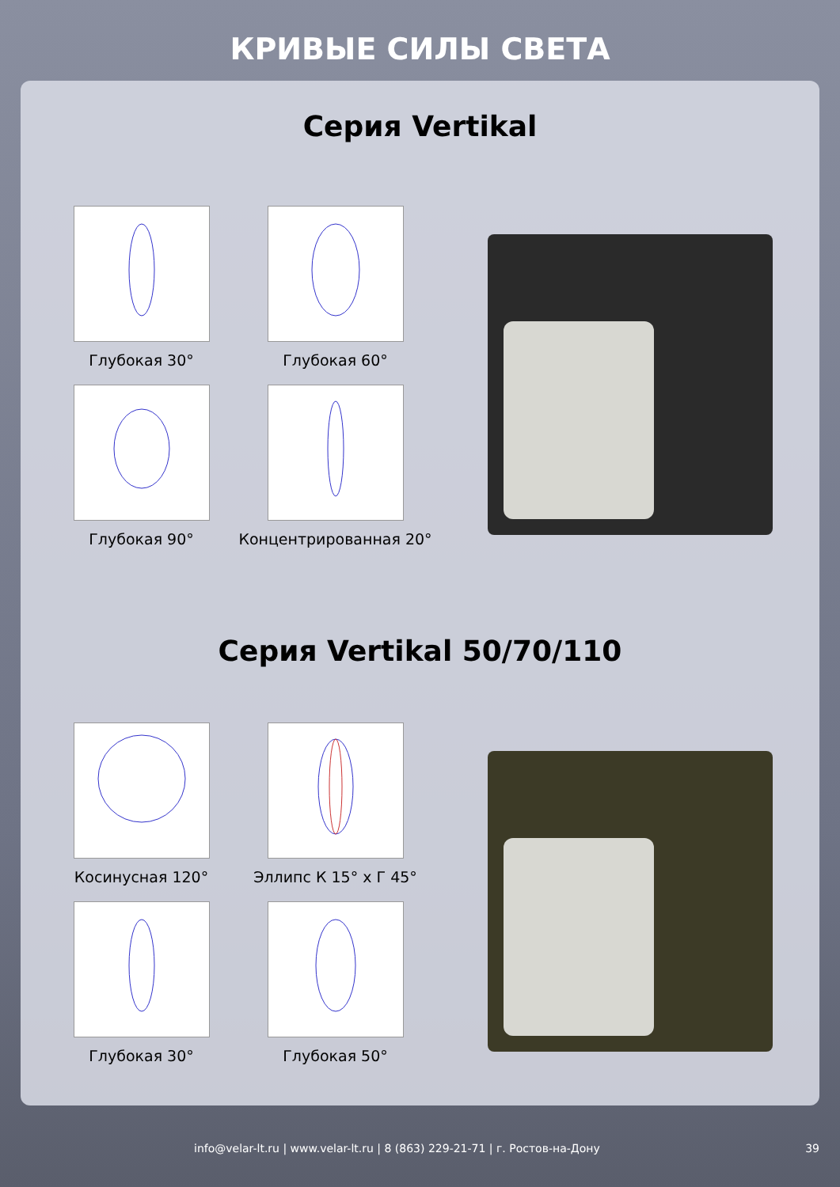КРИВЫЕ СИЛЫ СВЕТА
Серия Vertikal
Глубокая 30°
Глубокая 60°
Глубокая 90°
Концентрированная 20°
Серия Vertikal 50/70/110
Косинусная 120°
Эллипс К 15° х Г 45°
Глубокая 30°
Глубокая 50°
info@velar-lt.ru | www.velar-lt.ru | 8 (863) 229-21-71 | г. Ростов-на-Дону 39